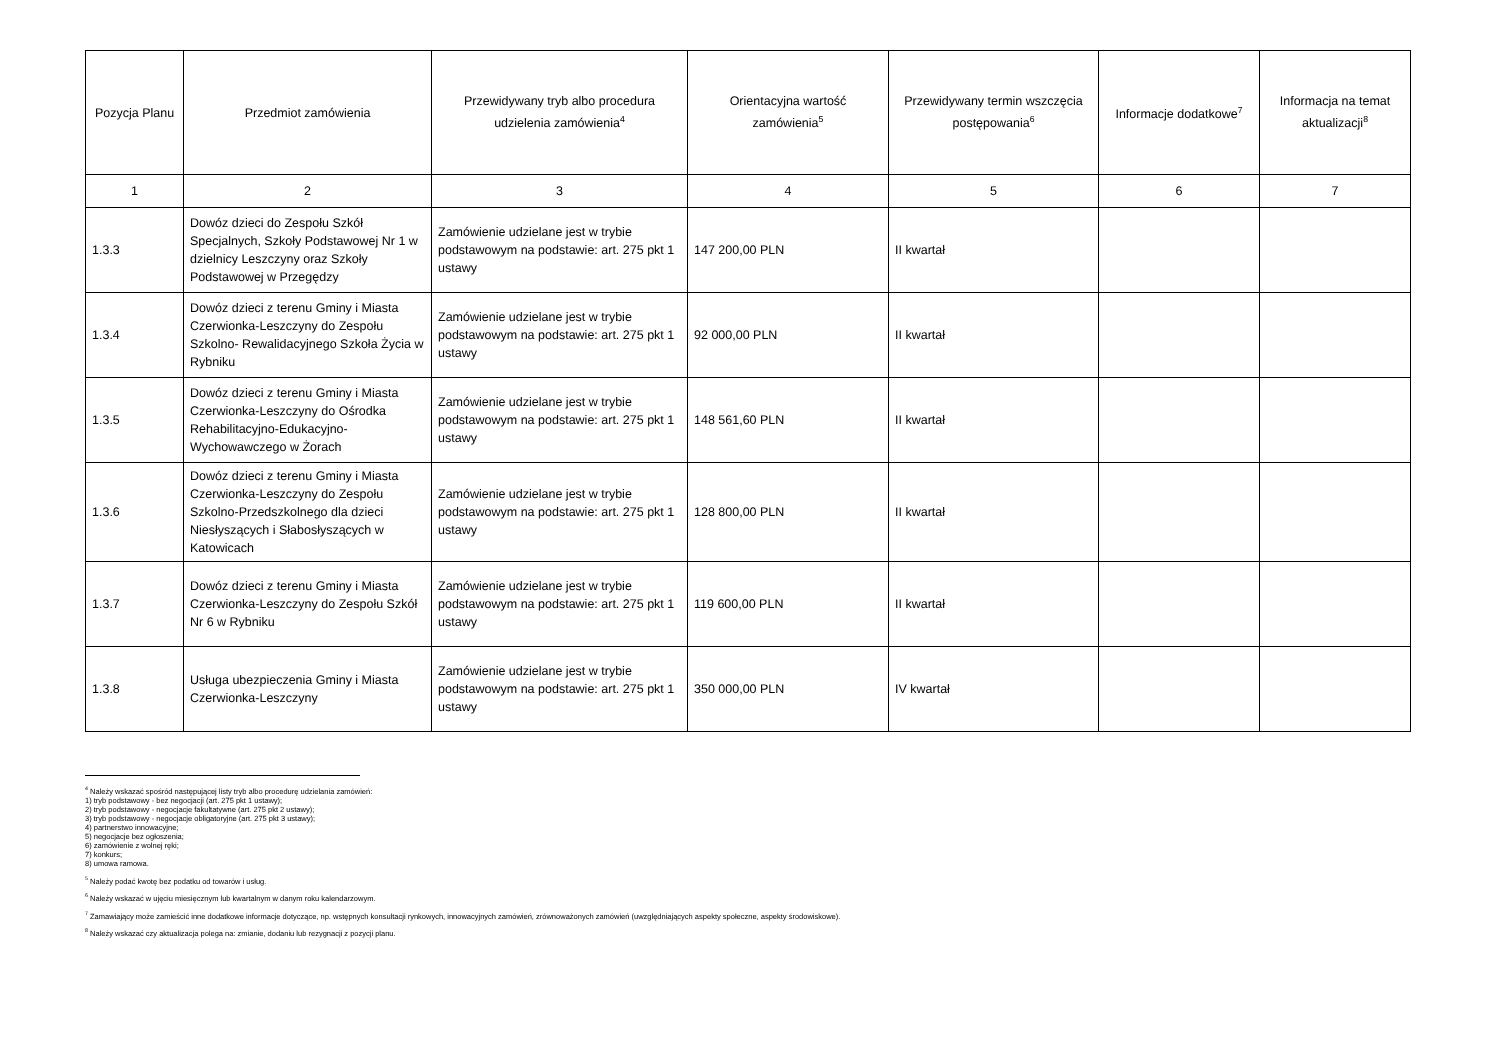| Pozycja Planu | Przedmiot zamówienia | Przewidywany tryb albo procedura udzielenia zamówienia<sup>4</sup> | Orientacyjna wartość zamówienia<sup>5</sup> | Przewidywany termin wszczęcia postępowania<sup>6</sup> | Informacje dodatkowe<sup>7</sup> | Informacja na temat aktualizacji<sup>8</sup> |
| --- | --- | --- | --- | --- | --- | --- |
| 1 | 2 | 3 | 4 | 5 | 6 | 7 |
| 1.3.3 | Dowóz dzieci do Zespołu Szkół Specjalnych, Szkoły Podstawowej Nr 1 w dzielnicy Leszczyny oraz Szkoły Podstawowej w Przegędzy | Zamówienie udzielane jest w trybie podstawowym na podstawie: art. 275 pkt 1 ustawy | 147 200,00 PLN | II kwartał | | |
| 1.3.4 | Dowóz dzieci z terenu Gminy i Miasta Czerwionka-Leszczyny do Zespołu Szkolno- Rewalidacyjnego Szkoła Życia w Rybniku | Zamówienie udzielane jest w trybie podstawowym na podstawie: art. 275 pkt 1 ustawy | 92 000,00 PLN | II kwartał | | |
| 1.3.5 | Dowóz dzieci z terenu Gminy i Miasta Czerwionka-Leszczyny do Ośrodka Rehabilitacyjno-Edukacyjno-Wychowawczego w Żorach | Zamówienie udzielane jest w trybie podstawowym na podstawie: art. 275 pkt 1 ustawy | 148 561,60 PLN | II kwartał | | |
| 1.3.6 | Dowóz dzieci z terenu Gminy i Miasta Czerwionka-Leszczyny do Zespołu Szkolno-Przedszkolnego dla dzieci Niesłyszących i Słabosłyszących w Katowicach | Zamówienie udzielane jest w trybie podstawowym na podstawie: art. 275 pkt 1 ustawy | 128 800,00 PLN | II kwartał | | |
| 1.3.7 | Dowóz dzieci z terenu Gminy i Miasta Czerwionka-Leszczyny do Zespołu Szkół Nr 6 w Rybniku | Zamówienie udzielane jest w trybie podstawowym na podstawie: art. 275 pkt 1 ustawy | 119 600,00 PLN | II kwartał | | |
| 1.3.8 | Usługa ubezpieczenia Gminy i Miasta Czerwionka-Leszczyny | Zamówienie udzielane jest w trybie podstawowym na podstawie: art. 275 pkt 1 ustawy | 350 000,00 PLN | IV kwartał | | |
<sup>4</sup> Należy wskazać spośród następującej listy tryb albo procedurę udzielania zamówień:
1) tryb podstawowy - bez negocjacji (art. 275 pkt 1 ustawy);
2) tryb podstawowy - negocjacje fakultatywne (art. 275 pkt 2 ustawy);
3) tryb podstawowy - negocjacje obligatoryjne (art. 275 pkt 3 ustawy);
4) partnerstwo innowacyjne;
5) negocjacje bez ogłoszenia;
6) zamówienie z wolnej ręki;
7) konkurs;
8) umowa ramowa.
<sup>5</sup> Należy podać kwotę bez podatku od towarów i usług.
<sup>6</sup> Należy wskazać w ujęciu miesięcznym lub kwartalnym w danym roku kalendarzowym.
<sup>7</sup> Zamawiający może zamieścić inne dodatkowe informacje dotyczące, np. wstępnych konsultacji rynkowych, innowacyjnych zamówień, zrównoważonych zamówień (uwzględniających aspekty społeczne, aspekty środowiskowe).
<sup>8</sup> Należy wskazać czy aktualizacja polega na: zmianie, dodaniu lub rezygnacji z pozycji planu.